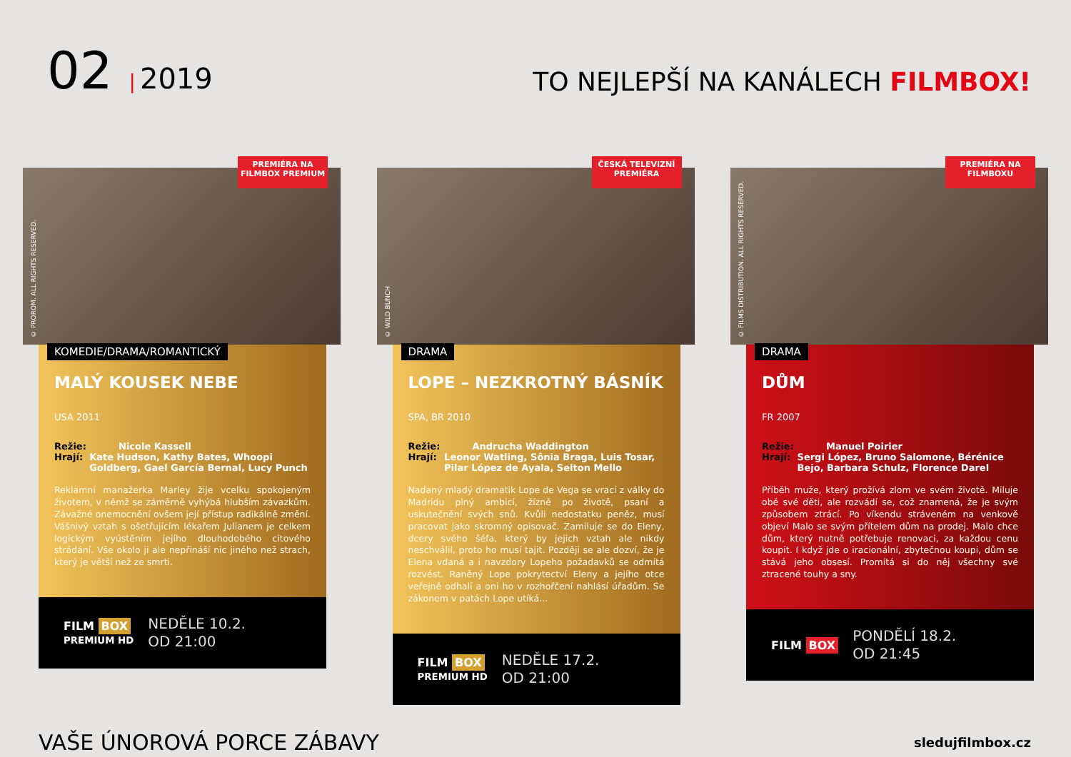02 | 2019
TO NEJLEPŠÍ NA KANÁLECH FILMBOX!
© PROROM. ALL RIGHTS RESERVED.
PREMIÉRA NA FILMBOX PREMIUM
KOMEDIE/DRAMA/ROMANTICKÝ
MALÝ KOUSEK NEBE
USA 2011
Režie: Nicole Kassell
Hrají: Kate Hudson, Kathy Bates, Whoopi Goldberg, Gael García Bernal, Lucy Punch
Reklamní manažerka Marley žije vcelku spokojeným životem, v němž se záměrně vyhýbá hlubším závazkům. Závažné onemocnění ovšem její přístup radikálně změní. Vášnivý vztah s ošetřujícím lékařem Julianem je celkem logickým vyústěním jejího dlouhodobého citového strádání. Vše okolo ji ale nepřináší nic jiného než strach, který je větší než ze smrti.
FILM BOX
PREMIUM HD
NEDĚLE 10.2.
OD 21:00
© WILD BUNCH
ČESKÁ TELEVIZNÍ PREMIÉRA
DRAMA
LOPE – NEZKROTNÝ BÁSNÍK
SPA, BR 2010
Režie: Andrucha Waddington
Hrají: Leonor Watling, Sônia Braga, Luis Tosar, Pilar López de Ayala, Selton Mello
Nadaný mladý dramatik Lope de Vega se vrací z války do Madridu plný ambicí, žízně po životě, psaní a uskutečnění svých snů. Kvůli nedostatku peněz, musí pracovat jako skromný opisovač. Zamiluje se do Eleny, dcery svého šéfa, který by jejich vztah ale nikdy neschválil, proto ho musí tajit. Později se ale dozví, že je Elena vdaná a i navzdory Lopeho požadavků se odmítá rozvést. Raněný Lope pokrytectví Eleny a jejího otce veřejně odhalí a oni ho v rozhořčení nahlásí úřadům. Se zákonem v patách Lope utíká...
FILM BOX
PREMIUM HD
NEDĚLE 17.2.
OD 21:00
© FILMS DISTRIBUTION. ALL RIGHTS RESERVED.
PREMIÉRA NA FILMBOXU
DRAMA
DŮM
FR 2007
Režie: Manuel Poirier
Hrají: Sergi López, Bruno Salomone, Bérénice Bejo, Barbara Schulz, Florence Darel
Příběh muže, který prožívá zlom ve svém životě. Miluje obě své děti, ale rozvádí se, což znamená, že je svým způsobem ztrácí. Po víkendu stráveném na venkově objeví Malo se svým přítelem dům na prodej. Malo chce dům, který nutně potřebuje renovaci, za každou cenu koupit. I když jde o iracionální, zbytečnou koupi, dům se stává jeho obsesí. Promítá si do něj všechny své ztracené touhy a sny.
FILM BOX
PONDĚLÍ 18.2.
OD 21:45
VAŠE ÚNOROVÁ PORCE ZÁBAVY
sledujfilmbox.cz